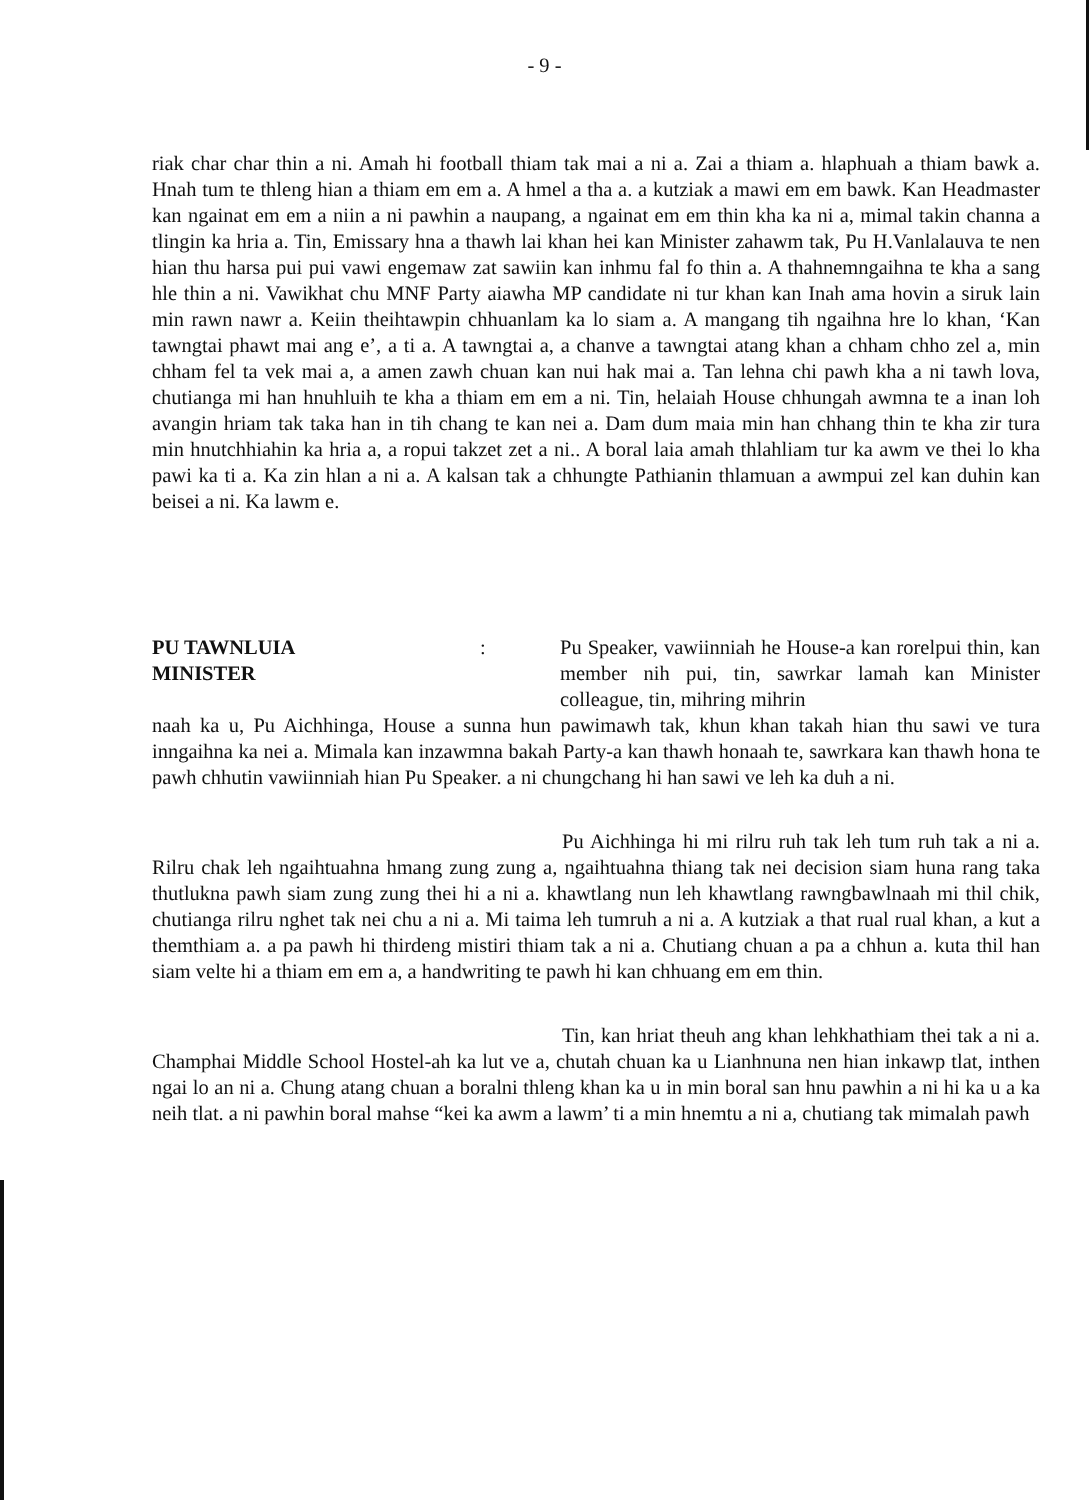- 9 -
riak char char thin a ni. Amah hi football thiam tak mai a ni a. Zai a thiam a. hlaphuah a thiam bawk a. Hnah tum te thleng hian a thiam em em a. A hmel a tha a. a kutziak a mawi em em bawk. Kan Headmaster kan ngainat em em a niin a ni pawhin a naupang, a ngainat em em thin kha ka ni a, mimal takin channa a tlingin ka hria a. Tin, Emissary hna a thawh lai khan hei kan Minister zahawm tak, Pu H.Vanlalauva te nen hian thu harsa pui pui vawi engemaw zat sawiin kan inhmu fal fo thin a. A thahnemngaihna te kha a sang hle thin a ni. Vawikhat chu MNF Party aiawha MP candidate ni tur khan kan Inah ama hovin a siruk lain min rawn nawr a. Keiin theihtawpin chhuanlam ka lo siam a. A mangang tih ngaihna hre lo khan, ‘Kan tawngtai phawt mai ang e’, a ti a. A tawngtai a, a chanve a tawngtai atang khan a chham chho zel a, min chham fel ta vek mai a, a amen zawh chuan kan nui hak mai a. Tan lehna chi pawh kha a ni tawh lova, chutianga mi han hnuhluih te kha a thiam em em a ni. Tin, helaiah House chhungah awmna te a inan loh avangin hriam tak taka han in tih chang te kan nei a. Dam dum maia min han chhang thin te kha zir tura min hnutchhiahin ka hria a, a ropui takzet zet a ni.. A boral laia amah thlahliam tur ka awm ve thei lo kha pawi ka ti a. Ka zin hlan a ni a. A kalsan tak a chhungte Pathianin thlamuan a awmpui zel kan duhin kan beisei a ni. Ka lawm e.
PU TAWNLUIA
MINISTER
: Pu Speaker, vawiinniah he House-a kan rorelpui thin, kan member nih pui, tin, sawrkar lamah kan Minister colleague, tin, mihring mihrin
naah ka u, Pu Aichhinga, House a sunna hun pawimawh tak, khun khan takah hian thu sawi ve tura inngaihna ka nei a. Mimala kan inzawmna bakah Party-a kan thawh honaah te, sawrkara kan thawh hona te pawh chhutin vawiinniah hian Pu Speaker. a ni chungchang hi han sawi ve leh ka duh a ni.
Pu Aichhinga hi mi rilru ruh tak leh tum ruh tak a ni a. Rilru chak leh ngaihtuahna hmang zung zung a, ngaihtuahna thiang tak nei decision siam huna rang taka thutlukna pawh siam zung zung thei hi a ni a. khawtlang nun leh khawtlang rawngbawlnaah mi thil chik, chutianga rilru nghet tak nei chu a ni a. Mi taima leh tumruh a ni a. A kutziak a that rual rual khan, a kut a themthiam a. a pa pawh hi thirdeng mistiri thiam tak a ni a. Chutiang chuan a pa a chhun a. kuta thil han siam velte hi a thiam em em a, a handwriting te pawh hi kan chhuang em em thin.
Tin, kan hriat theuh ang khan lehkhathiam thei tak a ni a. Champhai Middle School Hostel-ah ka lut ve a, chutah chuan ka u Lianhnuna nen hian inkawp tlat, inthen ngai lo an ni a. Chung atang chuan a boralni thleng khan ka u in min boral san hnu pawhin a ni hi ka u a ka neih tlat. a ni pawhin boral mahse “kei ka awm a lawm’ ti a min hnemtu a ni a, chutiang tak mimalah pawh